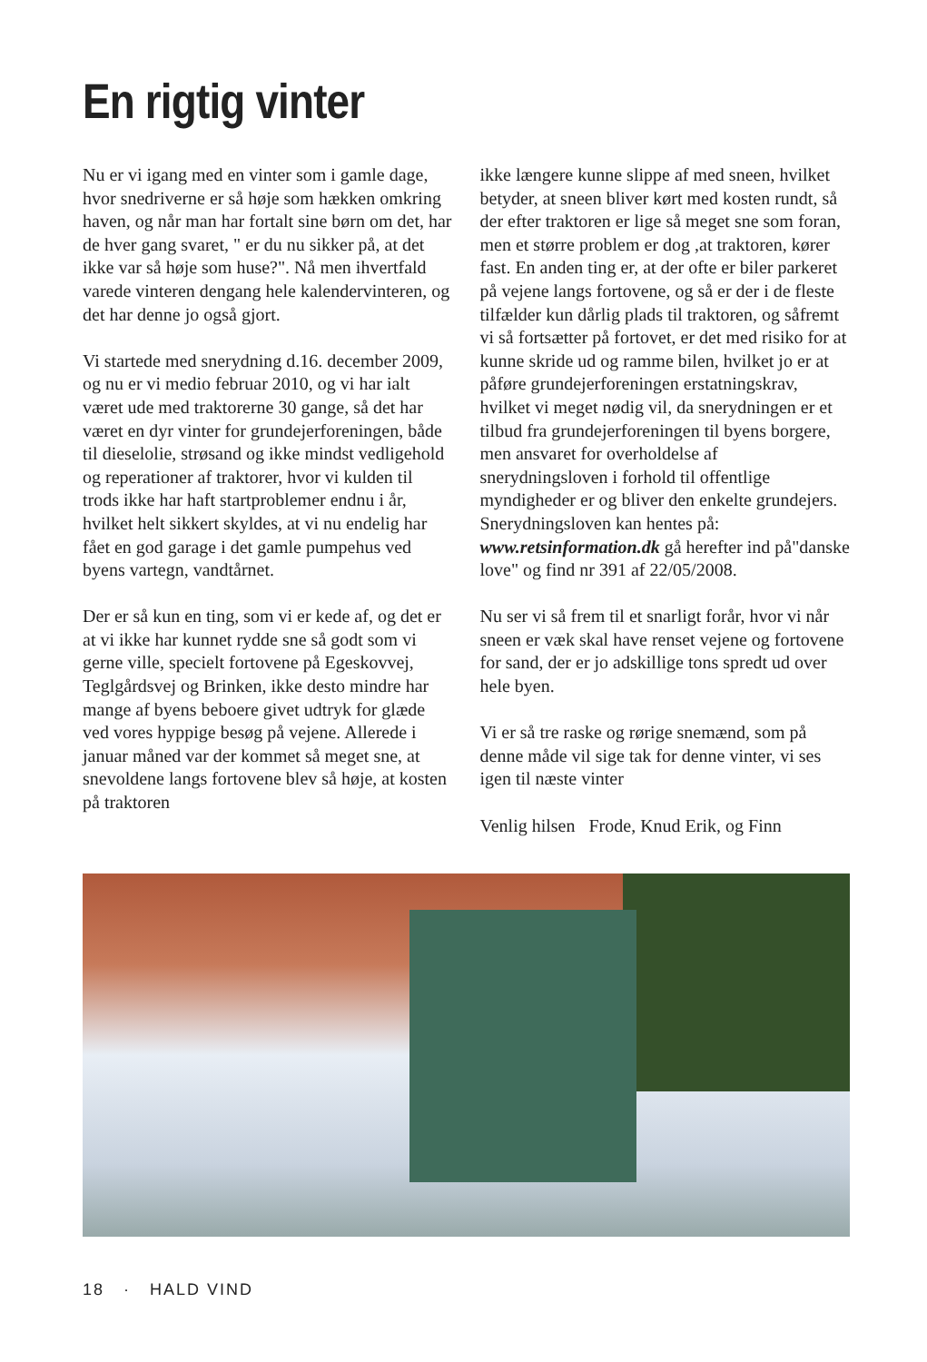En rigtig vinter
Nu er vi igang med en vinter som i gamle dage, hvor snedriverne er så høje som hækken omkring haven, og når man har fortalt sine børn om det, har de hver gang svaret, " er du nu sikker på, at det ikke var så høje som huse?". Nå men ihvertfald varede vinteren dengang hele kalendervinteren, og det har denne jo også gjort.
Vi startede med snerydning d.16. december 2009, og nu er vi medio februar 2010, og vi har ialt været ude med traktorerne 30 gange, så det har været en dyr vinter for grundejerforeningen, både til dieselolie, strøsand og ikke mindst vedligehold og reperationer af traktorer, hvor vi kulden til trods ikke har haft startproblemer endnu i år, hvilket helt sikkert skyldes, at vi nu endelig har fået en god garage i det gamle pumpehus ved byens vartegn, vandtårnet.
Der er så kun en ting, som vi er kede af, og det er at vi ikke har kunnet rydde sne så godt som vi gerne ville, specielt fortovene på Egeskovvej, Teglgårdsvej og Brinken, ikke desto mindre har mange af byens beboere givet udtryk for glæde ved vores hyppige besøg på vejene. Allerede i januar måned var der kommet så meget sne, at snevoldene langs fortovene blev så høje, at kosten på traktoren
ikke længere kunne slippe af med sneen, hvilket betyder, at sneen bliver kørt med kosten rundt, så der efter traktoren er lige så meget sne som foran, men et større problem er dog ,at traktoren, kører fast. En anden ting er, at der ofte er biler parkeret på vejene langs fortovene, og så er der i de fleste tilfælder kun dårlig plads til traktoren, og såfremt vi så fortsætter på fortovet, er det med risiko for at kunne skride ud og ramme bilen, hvilket jo er at påføre grundejerforeningen erstatningskrav, hvilket vi meget nødig vil, da snerydningen er et tilbud fra grundejerforeningen til byens borgere, men ansvaret for overholdelse af snerydningsloven i forhold til offentlige myndigheder er og bliver den enkelte grundejers. Snerydningsloven kan hentes på: www.retsinformation.dk gå herefter ind på"danske love" og find nr 391 af 22/05/2008.
Nu ser vi så frem til et snarligt forår, hvor vi når sneen er væk skal have renset vejene og fortovene for sand, der er jo adskillige tons spredt ud over hele byen.
Vi er så tre raske og rørige snemænd, som på denne måde vil sige tak for denne vinter, vi ses igen til næste vinter
Venlig hilsen Frode, Knud Erik, og Finn
18 · HALD VIND